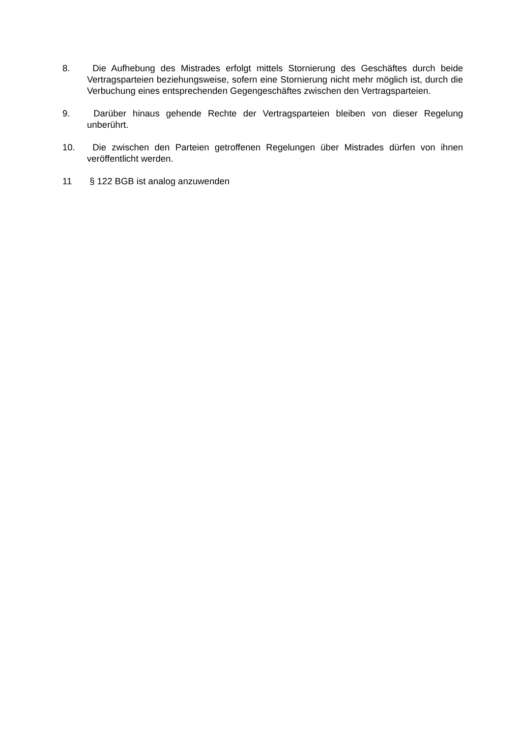8. Die Aufhebung des Mistrades erfolgt mittels Stornierung des Geschäftes durch beide Vertragsparteien beziehungsweise, sofern eine Stornierung nicht mehr möglich ist, durch die Verbuchung eines entsprechenden Gegengeschäftes zwischen den Vertragsparteien.
9. Darüber hinaus gehende Rechte der Vertragsparteien bleiben von dieser Regelung unberührt.
10. Die zwischen den Parteien getroffenen Regelungen über Mistrades dürfen von ihnen veröffentlicht werden.
11 § 122 BGB ist analog anzuwenden